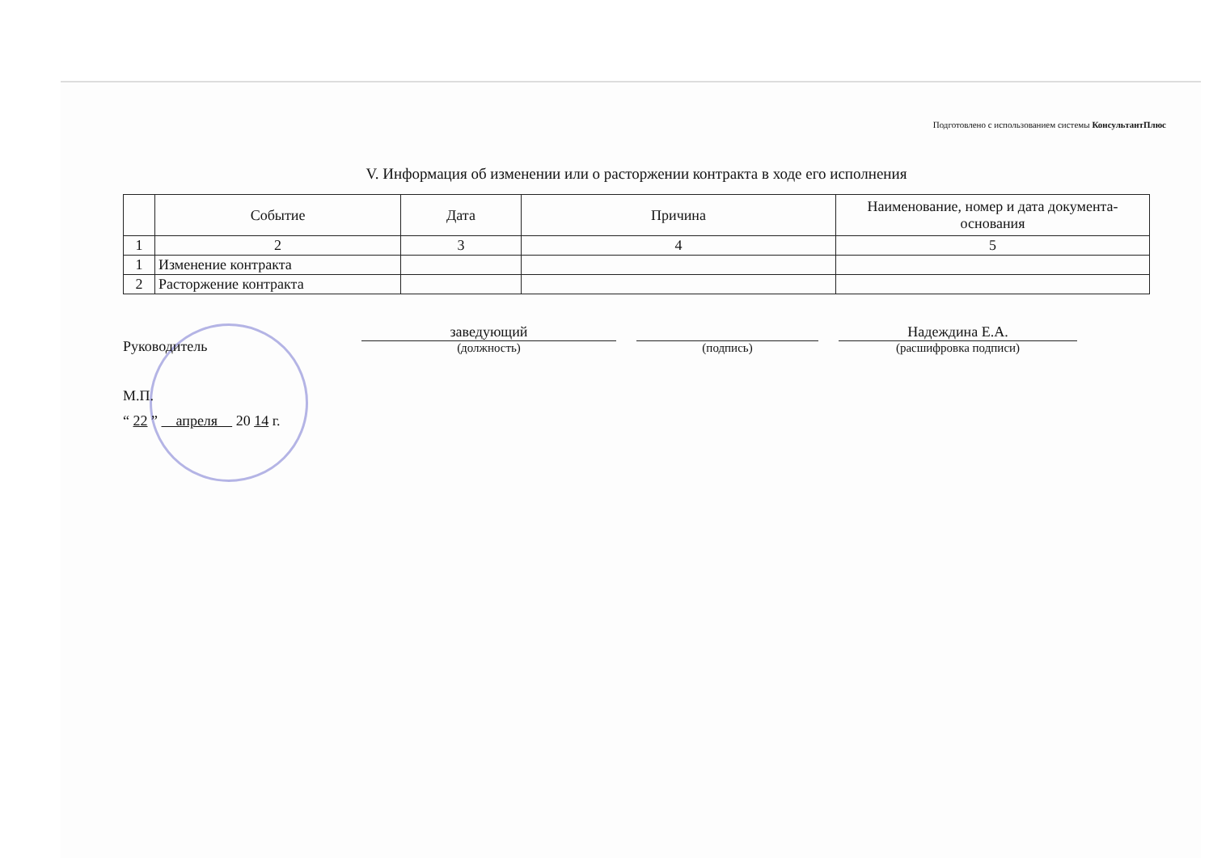Подготовлено с использованием системы КонсультантПлюс
V. Информация об изменении или о расторжении контракта в ходе его исполнения
| | Событие | Дата | Причина | Наименование, номер и дата документа-основания |
| --- | --- | --- | --- | --- |
| 1 | 2 | 3 | 4 | 5 |
| 1 | Изменение контракта | | | |
| 2 | Расторжение контракта | | | |
Руководитель
заведующий
(должность)
(подпись)
Надеждина Е.А.
(расшифровка подписи)
М.П.
“ 22 ” апреля 20 14 г.